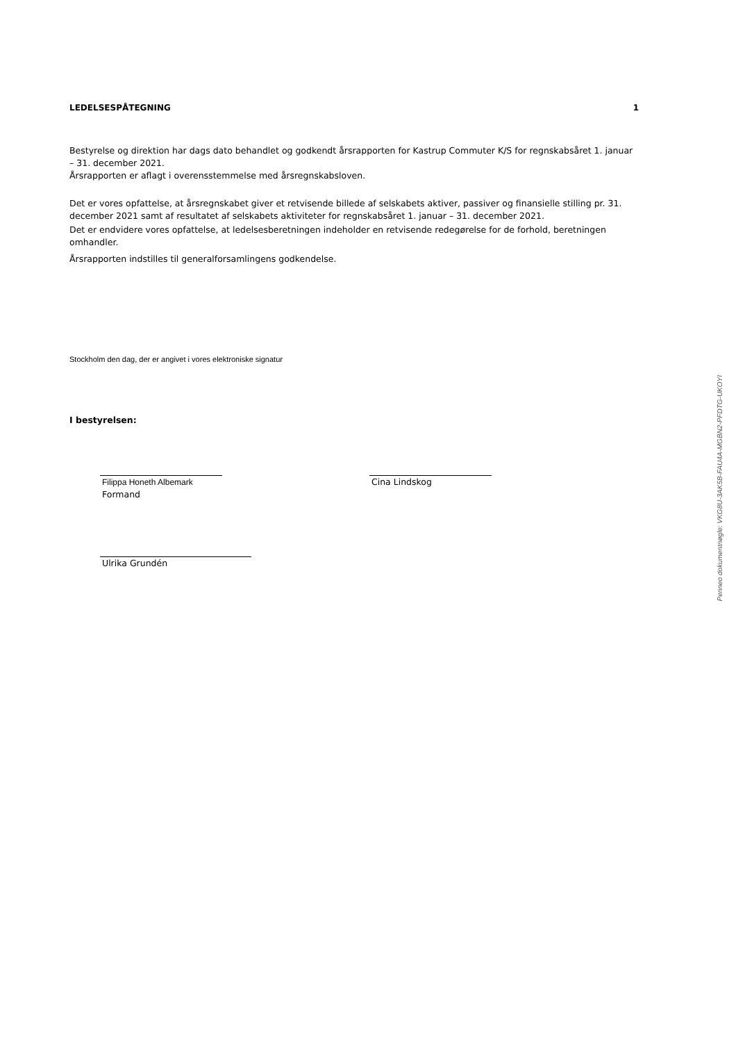LEDELSESPÅTEGNING 1
Bestyrelse og direktion har dags dato behandlet og godkendt årsrapporten for Kastrup Commuter K/S for regnskabsåret 1. januar – 31. december 2021.
Årsrapporten er aflagt i overensstemmelse med årsregnskabsloven.
Det er vores opfattelse, at årsregnskabet giver et retvisende billede af selskabets aktiver, passiver og finansielle stilling pr. 31. december 2021 samt af resultatet af selskabets aktiviteter for regnskabsåret 1. januar – 31. december 2021.
Det er endvidere vores opfattelse, at ledelsesberetningen indeholder en retvisende redegørelse for de forhold, beretningen omhandler.
Årsrapporten indstilles til generalforsamlingens godkendelse.
Stockholm den dag, der er angivet i vores elektroniske signatur
I bestyrelsen:
Filippa Honeth Albemark
Formand
Cina Lindskog
Ulrika Grundén
Penneo dokumentnøgle: VKG8U-3AK5B-FAU4A-MGBN2-PFDTG-UKOYI